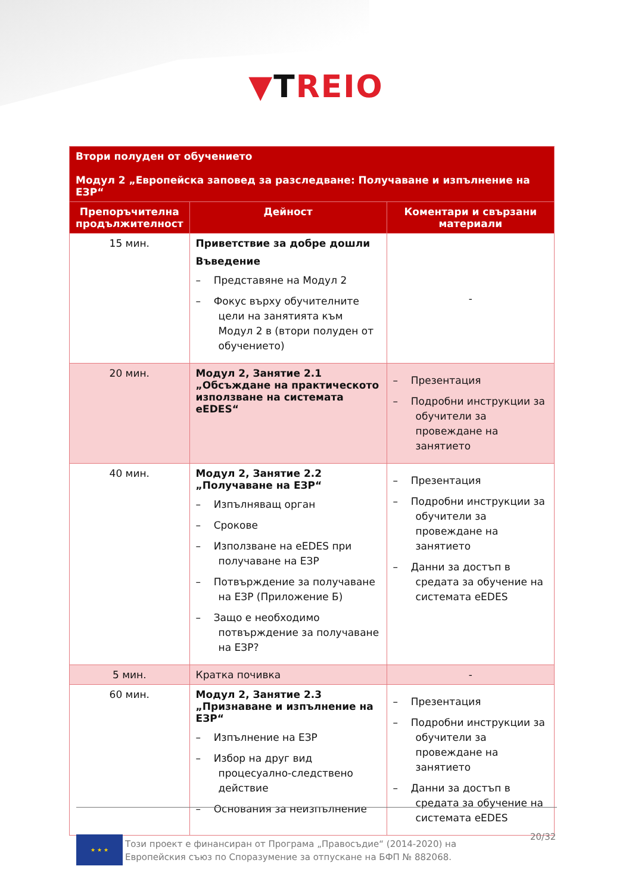▼TREIO
| Втори полуден от обучението Модул 2 „Европейска заповед за разследване: Получаване и изпълнение на ЕЗР“ | | |
| Препоръчителна продължителност | Дейност | Коментари и свързани материали |
| 15 мин. | Приветствие за добре дошли Въведение – Представяне на Модул 2 – Фокус върху обучителните цели на занятията към Модул 2 в (втори полуден от обучението) | - |
| 20 мин. | Модул 2, Занятие 2.1 „Обсъждане на практическото използване на системата eEDES“ | – Презентация – Подробни инструкции за обучители за провеждане на занятието |
| 40 мин. | Модул 2, Занятие 2.2 „Получаване на ЕЗР“ – Изпълняващ орган – Срокове – Използване на eEDES при получаване на ЕЗР – Потвърждение за получаване на ЕЗР (Приложение Б) – Защо е необходимо потвърждение за получаване на ЕЗР? | – Презентация – Подробни инструкции за обучители за провеждане на занятието – Данни за достъп в средата за обучение на системата eEDES |
| 5 мин. | Кратка почивка | - |
| 60 мин. | Модул 2, Занятие 2.3 „Признаване и изпълнение на ЕЗР“ – Изпълнение на ЕЗР – Избор на друг вид процесуално-следствено действие – Основания за неизпълнение | – Презентация – Подробни инструкции за обучители за провеждане на занятието – Данни за достъп в средата за обучение на системата eEDES |
★ ★ ★
Този проект е финансиран от Програма „Правосъдие“ (2014-2020) на Европейския съюз по Споразумение за отпускане на БФП № 882068.
20/32